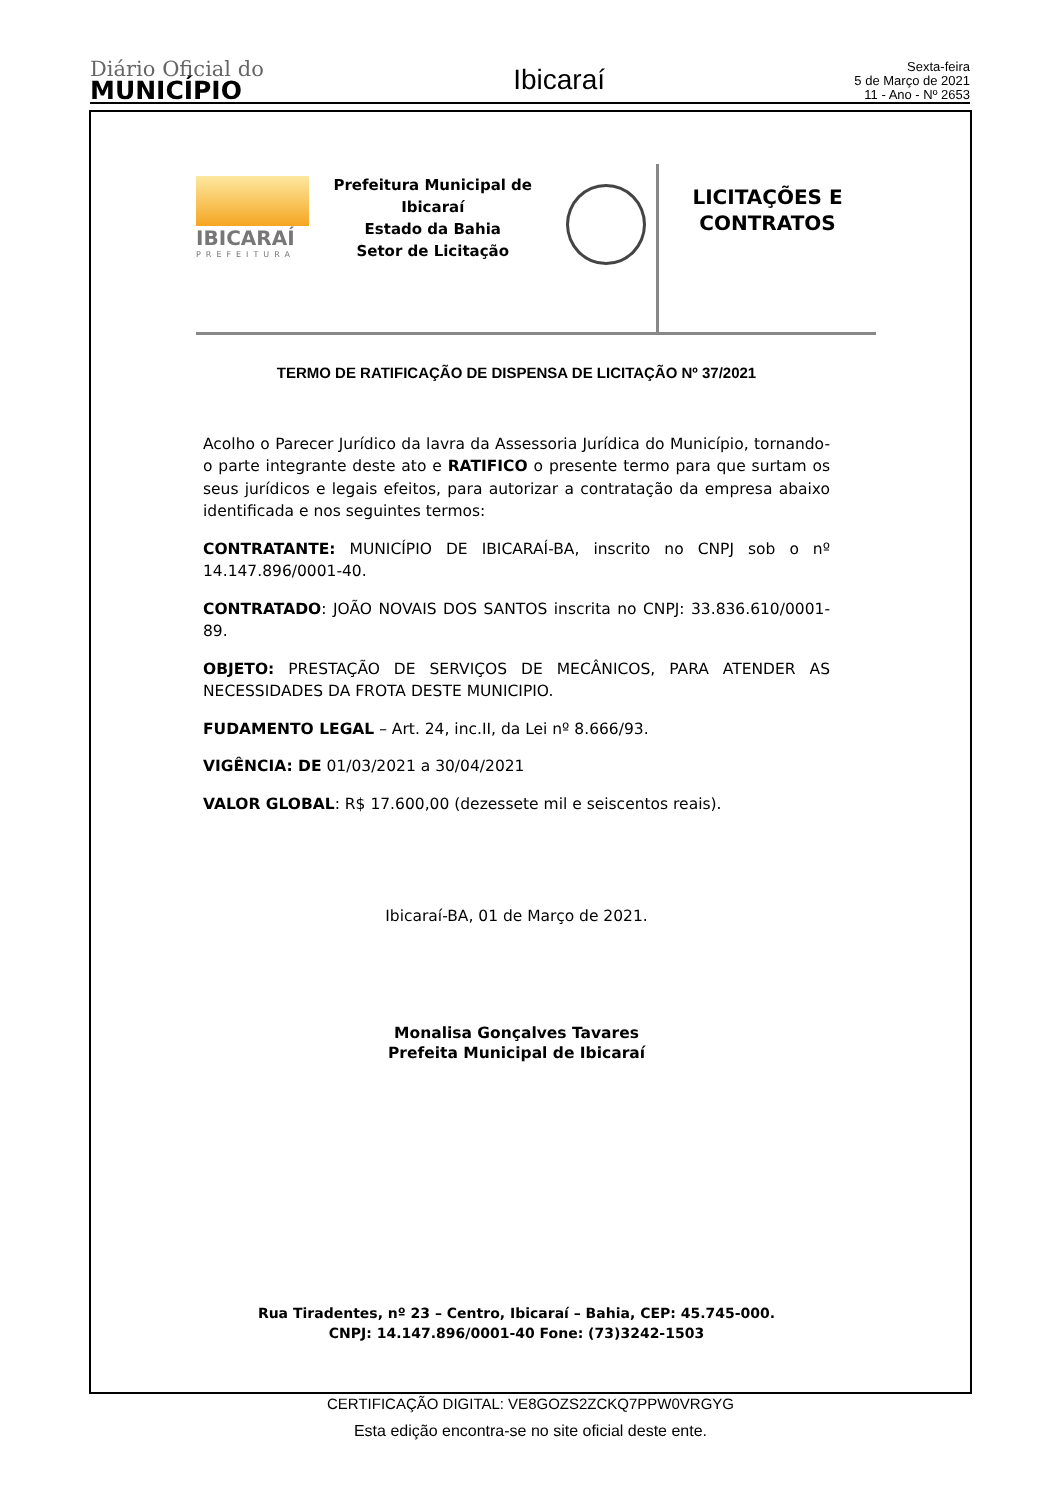Diário Oficial do
MUNICÍPIO
Ibicaraí
Sexta-feira
5 de Março de 2021
11 - Ano - Nº 2653
IBICARAÍ
PREFEITURA
Prefeitura Municipal de Ibicaraí
Estado da Bahia
Setor de Licitação
LICITAÇÕES E
CONTRATOS
TERMO DE RATIFICAÇÃO DE DISPENSA DE LICITAÇÃO Nº 37/2021
Acolho o Parecer Jurídico da lavra da Assessoria Jurídica do Município, tornando-o parte integrante deste ato e RATIFICO o presente termo para que surtam os seus jurídicos e legais efeitos, para autorizar a contratação da empresa abaixo identificada e nos seguintes termos:
CONTRATANTE: MUNICÍPIO DE IBICARAÍ-BA, inscrito no CNPJ sob o nº 14.147.896/0001-40.
CONTRATADO: JOÃO NOVAIS DOS SANTOS inscrita no CNPJ: 33.836.610/0001-89.
OBJETO: PRESTAÇÃO DE SERVIÇOS DE MECÂNICOS, PARA ATENDER AS NECESSIDADES DA FROTA DESTE MUNICIPIO.
FUDAMENTO LEGAL – Art. 24, inc.II, da Lei nº 8.666/93.
VIGÊNCIA: DE 01/03/2021 a 30/04/2021
VALOR GLOBAL: R$ 17.600,00 (dezessete mil e seiscentos reais).
Ibicaraí-BA, 01 de Março de 2021.
Monalisa Gonçalves Tavares
Prefeita Municipal de Ibicaraí
Rua Tiradentes, nº 23 – Centro, Ibicaraí – Bahia, CEP: 45.745-000.
CNPJ: 14.147.896/0001-40 Fone: (73)3242-1503
CERTIFICAÇÃO DIGITAL: VE8GOZS2ZCKQ7PPW0VRGYG
Esta edição encontra-se no site oficial deste ente.